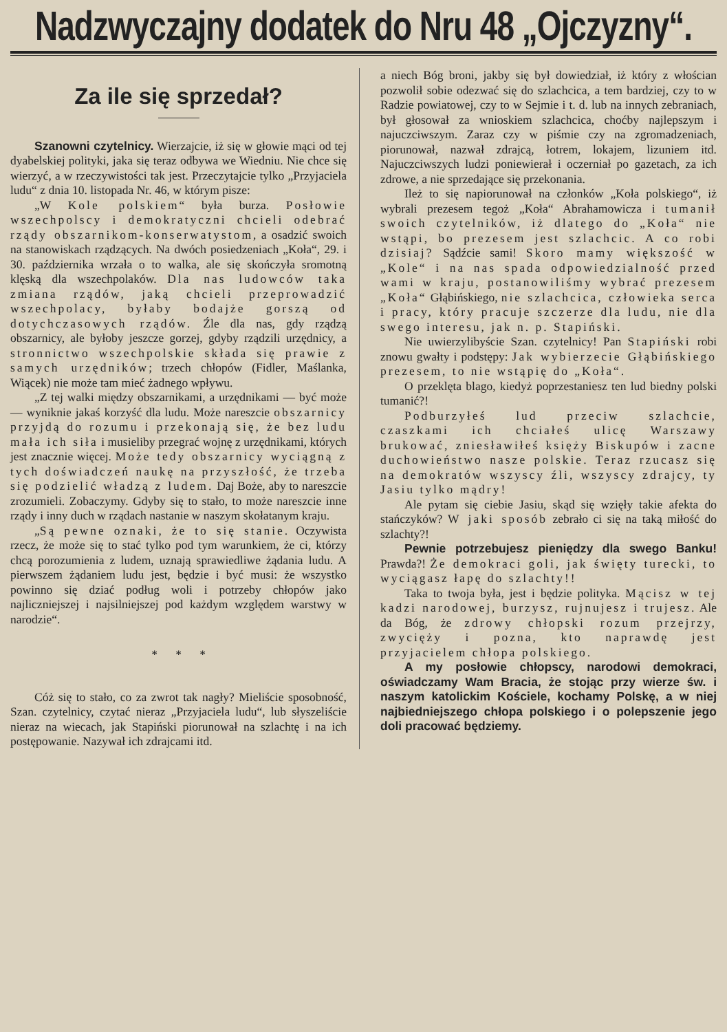Nadzwyczajny dodatek do Nru 48 „Ojczyzny“.
Za ile się sprzedał?
Szanowni czytelnicy. Wierzajcie, iż się w głowie mąci od tej dyabelskiej polityki, jaka się teraz odbywa we Wiedniu. Nie chce się wierzyć, a w rzeczywistości tak jest. Przeczytajcie tylko „Przyjaciela ludu“ z dnia 10. listopada Nr. 46, w którym pisze:
„W Kole polskiem“ była burza. Posłowie wszechpolscy i demokratyczni chcieli odebrać rządy obszarnikom-konserwatystom, a osadzić swoich na stanowiskach rządzących. Na dwóch posiedzeniach „Koła“, 29. i 30. października wrzała o to walka, ale się skończyła sromotną klęską dla wszechpolaków. Dla nas ludowców taka zmiana rządów, jaką chcieli przeprowadzić wszechpolacy, byłaby bodajże gorszą od dotychczasowych rządów. Źle dla nas, gdy rządzą obszarnicy, ale byłoby jeszcze gorzej, gdyby rządzili urzędnicy, a stronnictwo wszechpolskie składa się prawie z samych urzędników; trzech chłopów (Fidler, Maślanka, Wiącek) nie może tam mieć żadnego wpływu.
„Z tej walki między obszarnikami, a urzędnikami — być może — wyniknie jakaś korzyść dla ludu. Może nareszcie obszarnicy przyjdą do rozumu i przekonają się, że bez ludu mała ich siła i musieliby przegrać wojnę z urzędnikami, których jest znacznie więcej. Może tedy obszarnicy wyciągną z tych doświadczeń naukę na przyszłość, że trzeba się podzielić władzą z ludem. Daj Boże, aby to nareszcie zrozumieli. Zobaczymy. Gdyby się to stało, to może nareszcie inne rządy i inny duch w rządach nastanie w naszym skołatanym kraju.
„Są pewne oznaki, że to się stanie. Oczywista rzecz, że może się to stać tylko pod tym warunkiem, że ci, którzy chcą porozumienia z ludem, uznają sprawiedliwe żądania ludu. A pierwszem żądaniem ludu jest, będzie i być musi: że wszystko powinno się dziać podług woli i potrzeby chłopów jako najliczniejszej i najsilniejszej pod każdym względem warstwy w narodzie“.
* * *
Cóż się to stało, co za zwrot tak nagły? Mieliście sposobność, Szan. czytelnicy, czytać nieraz „Przyjaciela ludu“, lub słyszeliście nieraz na wiecach, jak Stapiński piorunował na szlachtę i na ich postępowanie. Nazywał ich zdrajcami itd.
a niech Bóg broni, jakby się był dowiedział, iż który z włościan pozwolił sobie odezwać się do szlachcica, a tem bardziej, czy to w Radzie powiatowej, czy to w Sejmie i t. d. lub na innych zebraniach, był głosował za wnioskiem szlachcica, choćby najlepszym i najuczciwszym. Zaraz czy w piśmie czy na zgromadzeniach, piorunował, nazwał zdrajcą, łotrem, lokajem, lizuniem itd. Najuczciwszych ludzi poniewierał i oczerniał po gazetach, za ich zdrowe, a nie sprzedające się przekonania.
Ileż to się napiorunował na członków „Koła polskiego“, iż wybrali prezesem tegoż „Koła“ Abrahamowicza i tumanił swoich czytelników, iż dlatego do „Koła“ nie wstąpi, bo prezesem jest szlachcic. A co robi dzisiaj? Sądźcie sami! Skoro mamy większość w „Kole“ i na nas spada odpowiedzialność przed wami w kraju, postanowiliśmy wybrać prezesem „Koła“ Głąbińskiego, nie szlachcica, człowieka serca i pracy, który pracuje szczerze dla ludu, nie dla swego interesu, jak n. p. Stapiński.
Nie uwierzylibyście Szan. czytelnicy! Pan Stapiński robi znowu gwałty i podstępy: Jak wybierzecie Głąbińskiego prezesem, to nie wstąpię do „Koła“.
O przeklęta blago, kiedyż poprzestaniesz ten lud biedny polski tumanić?!
Podburzyłeś lud przeciw szlachcie, czaszkami ich chciałeś ulicę Warszawy brukować, zniesławiłeś księży Biskupów i zacne duchowieństwo nasze polskie. Teraz rzucasz się na demokratów wszyscy źli, wszyscy zdrajcy, ty Jasiu tylko mądry!
Ale pytam się ciebie Jasiu, skąd się wzięły takie afekta do stańczyków? W jaki sposób zebrało ci się na taką miłość do szlachty?!
Pewnie potrzebujesz pieniędzy dla swego Banku! Prawda?! Że demokraci goli, jak święty turecki, to wyciągasz łapę do szlachty!!
Taka to twoja była, jest i będzie polityka. Mącisz w tej kadzi narodowej, burzysz, rujnujesz i trujesz. Ale da Bóg, że zdrowy chłopski rozum przejrzy, zwycięży i pozna, kto naprawdę jest przyjacielem chłopa polskiego.
A my posłowie chłopscy, narodowi demokraci, oświadczamy Wam Bracia, że stojąc przy wierze św. i naszym katolickim Kościele, kochamy Polskę, a w niej najbiedniejszego chłopa polskiego i o polepszenie jego doli pracować będziemy.